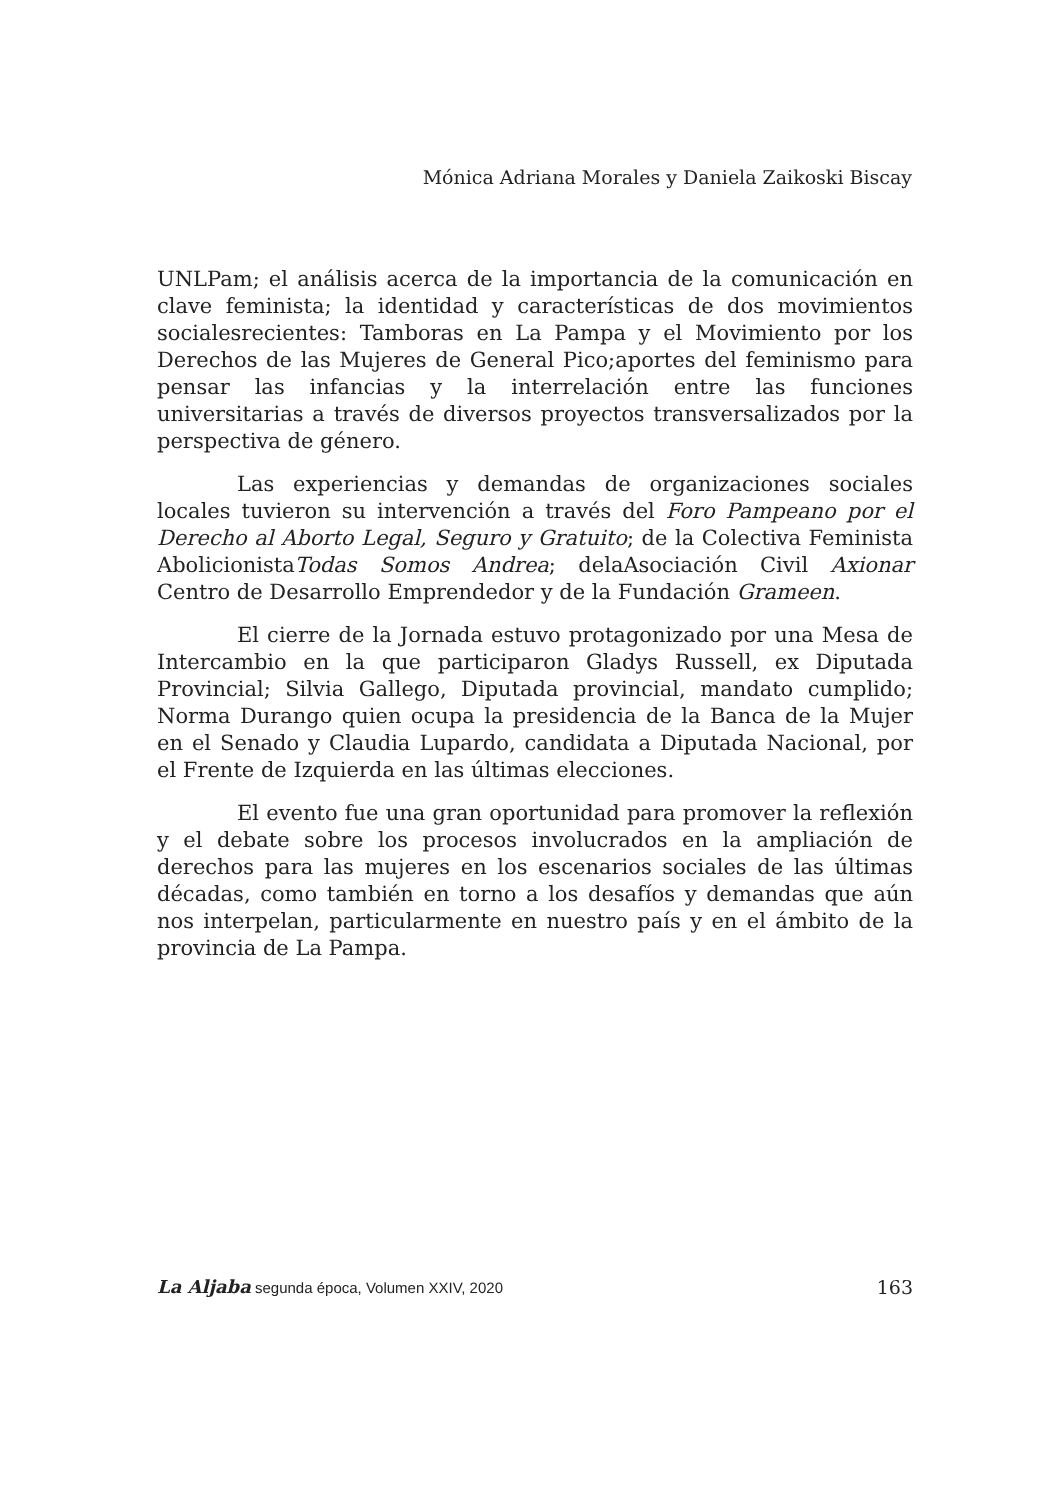Mónica Adriana Morales y Daniela Zaikoski Biscay
UNLPam; el análisis acerca de la importancia de la comunicación en clave feminista; la identidad y características de dos movimientos socialesrecientes: Tamboras en La Pampa y el Movimiento por los Derechos de las Mujeres de General Pico;aportes del feminismo para pensar las infancias y la interrelación entre las funciones universitarias a través de diversos proyectos transversalizados por la perspectiva de género.
Las experiencias y demandas de organizaciones sociales locales tuvieron su intervención a través del Foro Pampeano por el Derecho al Aborto Legal, Seguro y Gratuito; de la Colectiva Feminista AbolicionistaTodas Somos Andrea; delaAsociación Civil Axionar Centro de Desarrollo Emprendedor y de la Fundación Grameen.
El cierre de la Jornada estuvo protagonizado por una Mesa de Intercambio en la que participaron Gladys Russell, ex Diputada Provincial; Silvia Gallego, Diputada provincial, mandato cumplido; Norma Durango quien ocupa la presidencia de la Banca de la Mujer en el Senado y Claudia Lupardo, candidata a Diputada Nacional, por el Frente de Izquierda en las últimas elecciones.
El evento fue una gran oportunidad para promover la reflexión y el debate sobre los procesos involucrados en la ampliación de derechos para las mujeres en los escenarios sociales de las últimas décadas, como también en torno a los desafíos y demandas que aún nos interpelan, particularmente en nuestro país y en el ámbito de la provincia de La Pampa.
La Aljaba segunda época, Volumen XXIV, 2020 163